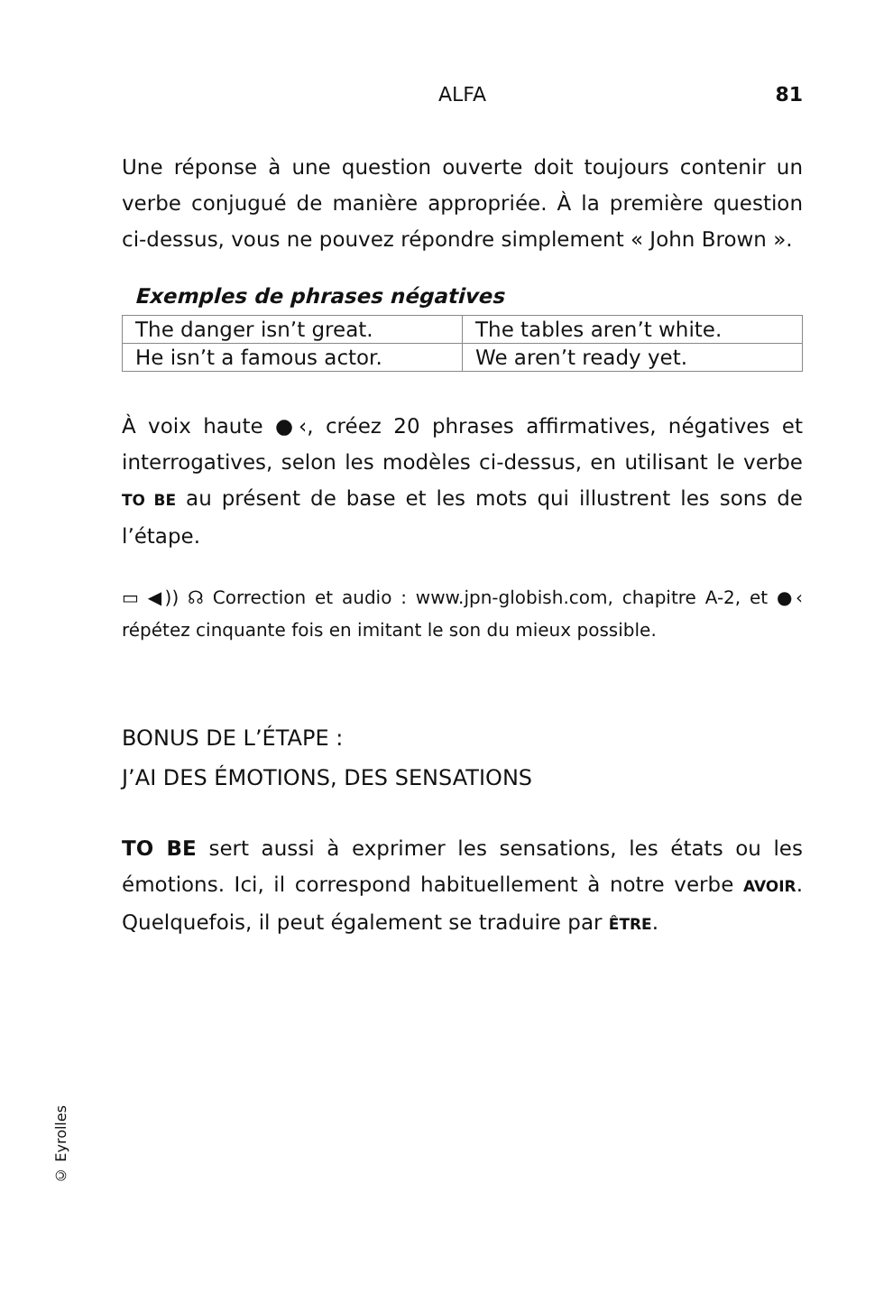ALFA
81
Une réponse à une question ouverte doit toujours contenir un verbe conjugué de manière appropriée. À la première question ci-dessus, vous ne pouvez répondre simplement « John Brown ».
Exemples de phrases négatives
| The danger isn’t great. | The tables aren’t white. |
| He isn’t a famous actor. | We aren’t ready yet. |
À voix haute ●‹, créez 20 phrases affirmatives, négatives et interrogatives, selon les modèles ci-dessus, en utilisant le verbe TO BE au présent de base et les mots qui illustrent les sons de l’étape.
▭ ◀)) ☊ Correction et audio : www.jpn-globish.com, chapitre A-2, et ●‹ répétez cinquante fois en imitant le son du mieux possible.
BONUS DE L’ÉTAPE :
J’AI DES ÉMOTIONS, DES SENSATIONS
TO BE sert aussi à exprimer les sensations, les états ou les émotions. Ici, il correspond habituellement à notre verbe AVOIR. Quelquefois, il peut également se traduire par ÊTRE.
© Eyrolles